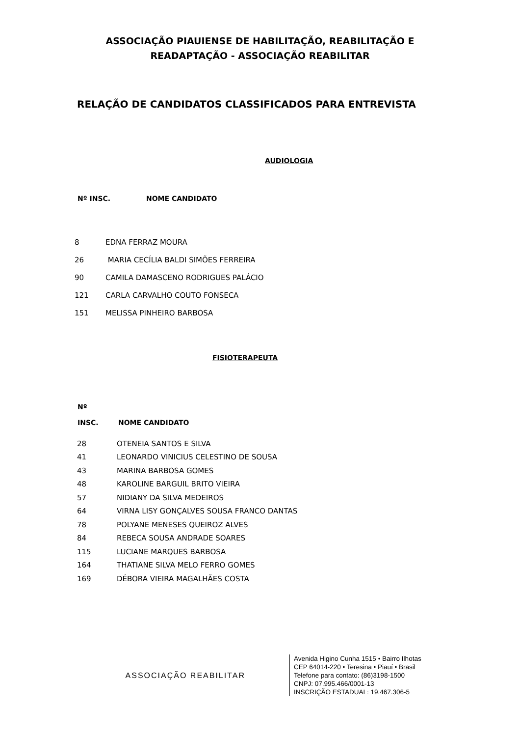ASSOCIAÇÃO PIAUIENSE DE HABILITAÇÃO, REABILITAÇÃO E
READAPTAÇÃO - ASSOCIAÇÃO REABILITAR
RELAÇÃO DE CANDIDATOS CLASSIFICADOS PARA ENTREVISTA
AUDIOLOGIA
| Nº INSC. | NOME CANDIDATO |
| --- | --- |
| 8 | EDNA FERRAZ MOURA |
| 26 | MARIA CECÍLIA BALDI SIMÕES FERREIRA |
| 90 | CAMILA DAMASCENO RODRIGUES PALÁCIO |
| 121 | CARLA CARVALHO COUTO FONSECA |
| 151 | MELISSA PINHEIRO BARBOSA |
FISIOTERAPEUTA
| Nº INSC. | NOME CANDIDATO |
| --- | --- |
| 28 | OTENEIA SANTOS E SILVA |
| 41 | LEONARDO VINICIUS CELESTINO DE SOUSA |
| 43 | MARINA BARBOSA GOMES |
| 48 | KAROLINE BARGUIL BRITO VIEIRA |
| 57 | NIDIANY DA SILVA MEDEIROS |
| 64 | VIRNA LISY GONÇALVES SOUSA FRANCO DANTAS |
| 78 | POLYANE MENESES QUEIROZ ALVES |
| 84 | REBECA SOUSA ANDRADE SOARES |
| 115 | LUCIANE MARQUES BARBOSA |
| 164 | THATIANE SILVA MELO FERRO GOMES |
| 169 | DÉBORA VIEIRA MAGALHÃES COSTA |
ASSOCIAÇÃO REABILITAR
Avenida Higino Cunha 1515 • Bairro Ilhotas
CEP 64014-220 • Teresina • Piauí • Brasil
Telefone para contato: (86)3198-1500
CNPJ: 07.995.466/0001-13
INSCRIÇÃO ESTADUAL: 19.467.306-5